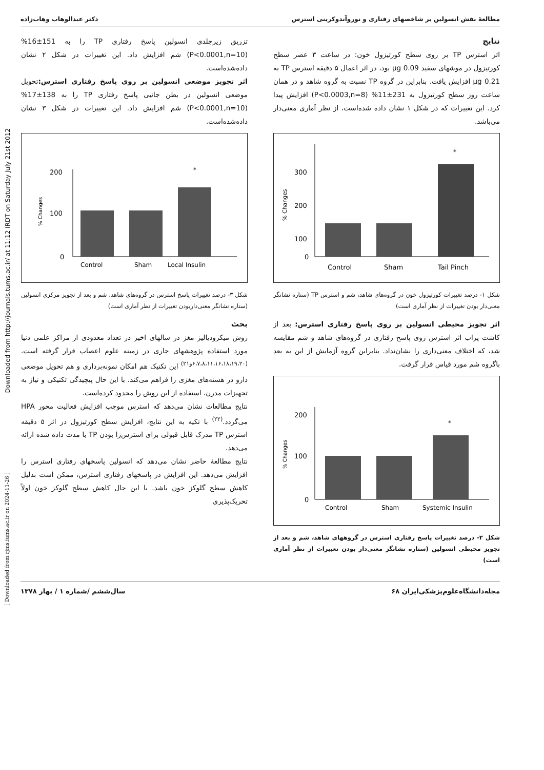Downloaded from http://journals.tums.ac.ir/ at 11:12 IRDT on Saturday July 21st 2012
[ Downloaded from rjms.iums.ac.ir on 2024-11-26 ]
دکتر عبدالوهاب وهاب‌زاده مطالعهٔ نقش انسولین بر شاخصهای رفتاری و نوروآندوکرینی استرس
نتایج
اثر استرس TP بر روی سطح کورتیزول خون: در ساعت ۳ عصر سطح کورتیزول در موشهای سفید 0.09 µg بود، در اثر اعمال ۵ دقیقه استرس TP به 0.21 µg افزایش یافت. بنابراین در گروه TP نسبت به گروه شاهد و در همان ساعت روز سطح کورتیزول به 231±11% (P<0.0003,n=8) افزایش پیدا کرد. این تغییرات که در شکل ۱ نشان داده شده‌است، از نظر آماری معنی‌دار می‌باشد.
300
200
100
0
*
Control
Sham
Tail Pinch
% Changes
شکل ۱- درصد تغییرات کورتیزول خون در گروه‌های شاهد، شم و استرس TP (ستاره نشانگر معنی‌دار بودن تغییرات از نظر آماری است)
اثر تجویز محیطی انسولین بر روی پاسخ رفتاری استرس: بعد از کاشت پراب اثر استرس روی پاسخ رفتاری در گروه‌های شاهد و شم مقایسه شد، که اختلاف معنی‌داری را نشان‌نداد. بنابراین گروه آزمایش از این به بعد باگروه شم مورد قیاس قرار گرفت.
200
100
0
*
Control
Sham
Systemic Insulin
% Changes
شکل ۲- درصد تغییرات پاسخ رفتاری استرس در گروههای شاهد، شم و بعد از تجویز محیطی انسولین (ستاره نشانگر معنی‌دار بودن تغییرات از نظر آماری است)
تزریق زیرجلدی انسولین پاسخ رفتاری TP را به 151±16% (P<0.0001,n=10) شم افزایش داد. این تغییرات در شکل ۲ نشان داده‌شده‌است.
اثر تجویز موضعی انسولین بر روی پاسخ رفتاری استرس: تحویل موضعی انسولین در بطن جانبی پاسخ رفتاری TP را به 138±17%(P<0.0001,n=10) شم افزایش داد. این تغییرات در شکل ۳ نشان داده‌شده‌است.
200
100
0
*
Control
Sham
Local Insulin
% Changes
شکل ۳- درصد تغییرات پاسخ استرس در گروه‌های شاهد، شم و بعد از تجویز مرکزی انسولین (ستاره نشانگر معنی‌داربودن تغییرات از نظر آماری است)
بحث
روش میکرودیالیز مغز در سالهای اخیر در تعداد معدودی از مراکز علمی دنیا مورد استفاده پژوهشهای جاری در زمینه علوم اعصاب قرار گرفته است.<sup>(۶،۷،۸،۱۱،۱۶،۱۸،۱۹،۲۰و۲۱)</sup> این تکنیک هم امکان نمونه‌برداری و هم تحویل موضعی دارو در هسته‌های مغزی را فراهم می‌کند. با این حال پیچیدگی تکنیکی و نیاز به تجهیزات مدرن، استفاده از این روش را محدود کرده‌است.
نتایج مطالعات نشان می‌دهد که استرس موجب افزایش فعالیت محور HPA می‌گردد.<sup>(۲۲)</sup> با تکیه به این نتایج، افزایش سطح کورتیزول در اثر ۵ دقیقه استرس TP مدرک قابل قبولی برای استرس‌زا بودن TP با مدت داده شده ارائه می‌دهد.
نتایج مطالعهٔ حاضر نشان می‌دهد که انسولین پاسخهای رفتاری استرس را افزایش می‌دهد. این افزایش در پاسخهای رفتاری استرس، ممکن است بدلیل کاهش سطح گلوکز خون باشد. با این حال کاهش سطح گلوکز خون اولاً تحریک‌پذیری
سال‌ششم /شماره ۱ / بهار ۱۳۷۸ ۶۸ مجله‌دانشگاه‌علوم‌پزشکی‌ایران